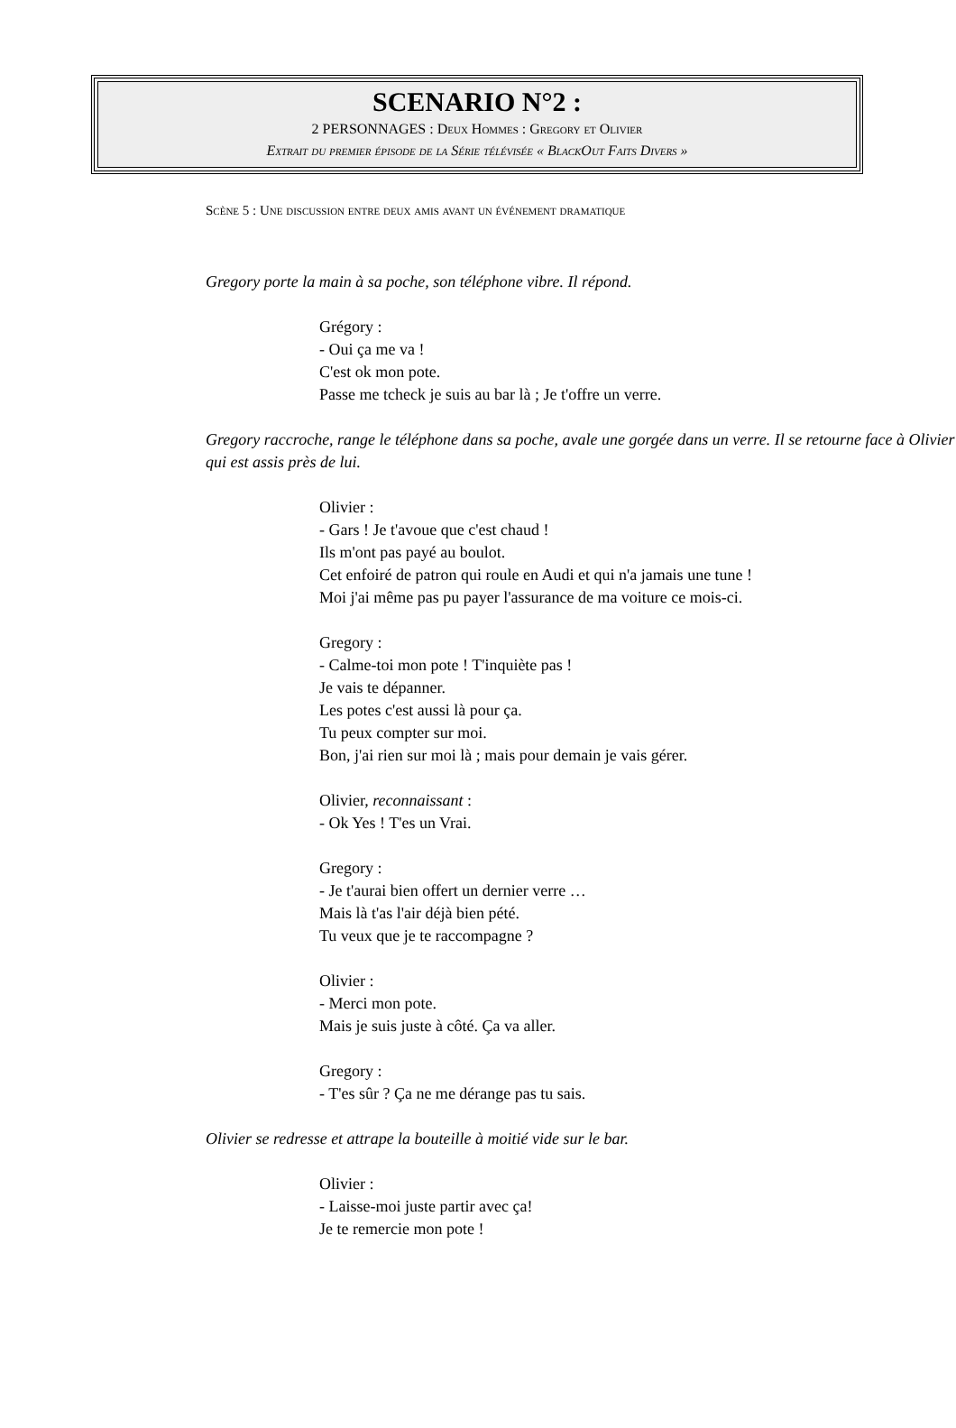SCENARIO N°2 :
2 PERSONNAGES : Deux Hommes : Gregory et Olivier
Extrait du premier épisode de la Série télévisée « BlackOut Faits Divers »
Scène 5 : Une discussion entre deux amis avant un événement dramatique
Gregory porte la main à sa poche, son téléphone vibre. Il répond.
Grégory :
- Oui ça me va !
C'est ok mon pote.
Passe me tcheck je suis au bar là ; Je t'offre un verre.
Gregory raccroche, range le téléphone dans sa poche, avale une gorgée dans un verre. Il se retourne face à Olivier qui est assis près de lui.
Olivier :
- Gars ! Je t'avoue que c'est chaud !
Ils m'ont pas payé au boulot.
Cet enfoiré de patron qui roule en Audi et qui n'a jamais une tune !
Moi j'ai même pas pu payer l'assurance de ma voiture ce mois-ci.
Gregory :
- Calme-toi mon pote ! T'inquiète pas !
Je vais te dépanner.
Les potes c'est aussi là pour ça.
Tu peux compter sur moi.
Bon, j'ai rien sur moi là ; mais pour demain je vais gérer.
Olivier, reconnaissant :
- Ok Yes ! T'es un Vrai.
Gregory :
- Je t'aurai bien offert un dernier verre …
Mais là t'as l'air déjà bien pété.
Tu veux que je te raccompagne ?
Olivier :
- Merci mon pote.
Mais je suis juste à côté. Ça va aller.
Gregory :
- T'es sûr ? Ça ne me dérange pas tu sais.
Olivier se redresse et attrape la bouteille à moitié vide sur le bar.
Olivier :
- Laisse-moi juste partir avec ça!
Je te remercie mon pote !